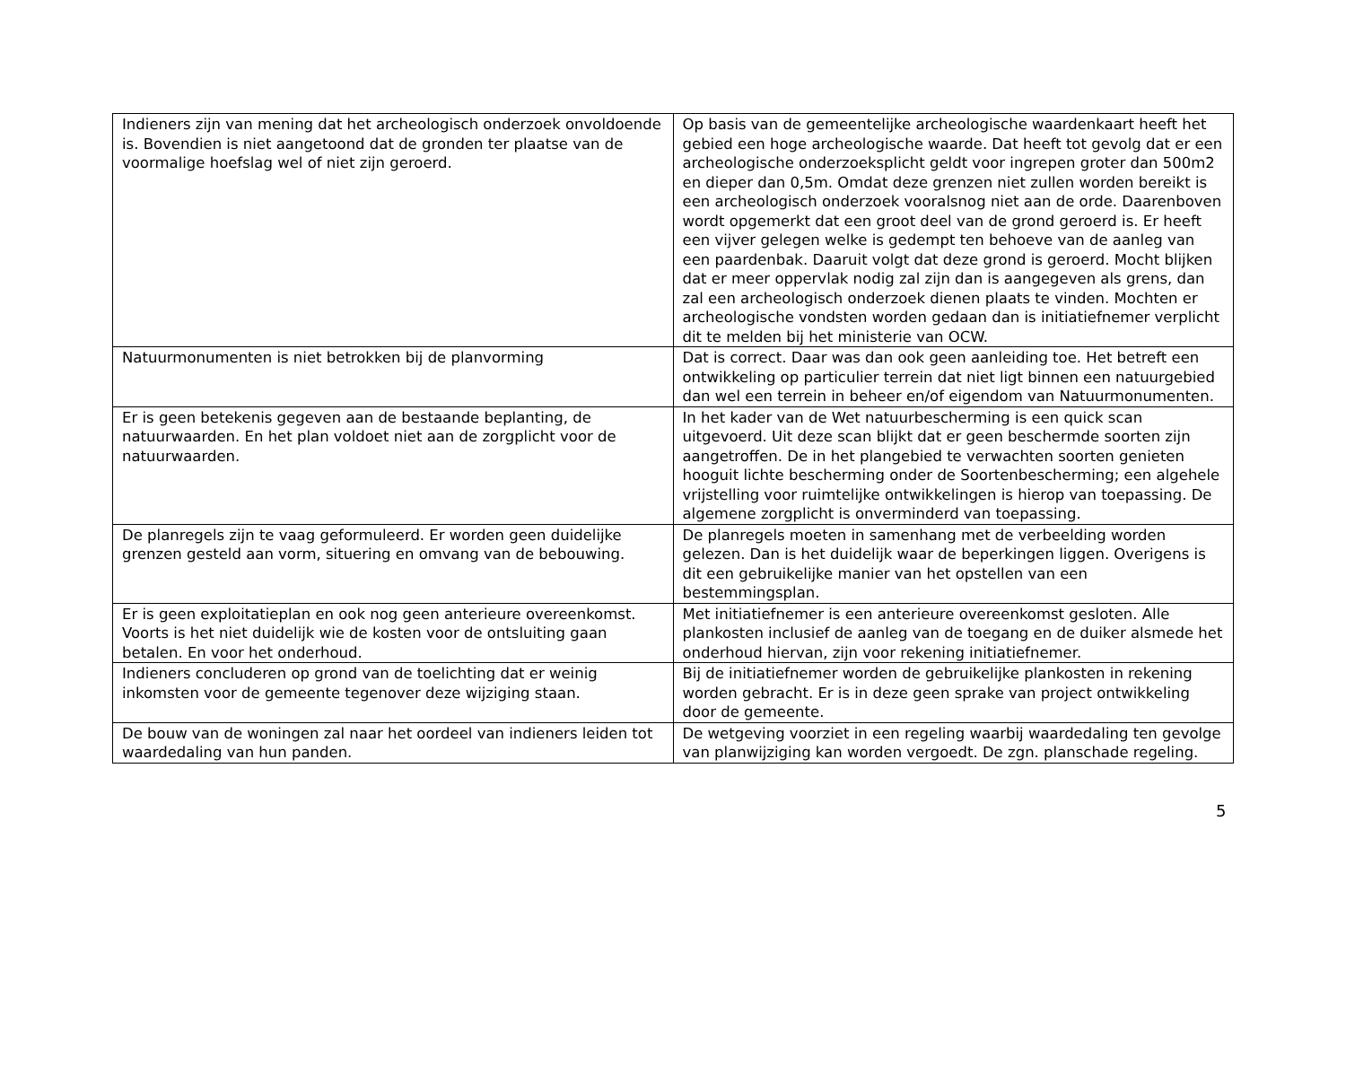| Indieners zijn van mening dat het archeologisch onderzoek onvoldoende is. Bovendien is niet aangetoond dat de gronden ter plaatse van de voormalige hoefslag wel of niet zijn geroerd. | Op basis van de gemeentelijke archeologische waardenkaart heeft het gebied een hoge archeologische waarde. Dat heeft tot gevolg dat er een archeologische onderzoeksplicht geldt voor ingrepen groter dan 500m2 en dieper dan 0,5m. Omdat deze grenzen niet zullen worden bereikt is een archeologisch onderzoek vooralsnog niet aan de orde. Daarenboven wordt opgemerkt dat een groot deel van de grond geroerd is. Er heeft een vijver gelegen welke is gedempt ten behoeve van de aanleg van een paardenbak. Daaruit volgt dat deze grond is geroerd. Mocht blijken dat er meer oppervlak nodig zal zijn dan is aangegeven als grens, dan zal een archeologisch onderzoek dienen plaats te vinden. Mochten er archeologische vondsten worden gedaan dan is initiatiefnemer verplicht dit te melden bij het ministerie van OCW. |
| Natuurmonumenten is niet betrokken bij de planvorming | Dat is correct. Daar was dan ook geen aanleiding toe. Het betreft een ontwikkeling op particulier terrein dat niet ligt binnen een natuurgebied dan wel een terrein in beheer en/of eigendom van Natuurmonumenten. |
| Er is geen betekenis gegeven aan de bestaande beplanting, de natuurwaarden. En het plan voldoet niet aan de zorgplicht voor de natuurwaarden. | In het kader van de Wet natuurbescherming is een quick scan uitgevoerd. Uit deze scan blijkt dat er geen beschermde soorten zijn aangetroffen. De in het plangebied te verwachten soorten genieten hooguit lichte bescherming onder de Soortenbescherming; een algehele vrijstelling voor ruimtelijke ontwikkelingen is hierop van toepassing. De algemene zorgplicht is onverminderd van toepassing. |
| De planregels zijn te vaag geformuleerd. Er worden geen duidelijke grenzen gesteld aan vorm, situering en omvang van de bebouwing. | De planregels moeten in samenhang met de verbeelding worden gelezen. Dan is het duidelijk waar de beperkingen liggen. Overigens is dit een gebruikelijke manier van het opstellen van een bestemmingsplan. |
| Er is geen exploitatieplan en ook nog geen anterieure overeenkomst. Voorts is het niet duidelijk wie de kosten voor de ontsluiting gaan betalen. En voor het onderhoud. | Met initiatiefnemer is een anterieure overeenkomst gesloten. Alle plankosten inclusief de aanleg van de toegang en de duiker alsmede het onderhoud hiervan, zijn voor rekening initiatiefnemer. |
| Indieners concluderen op grond van de toelichting dat er weinig inkomsten voor de gemeente tegenover deze wijziging staan. | Bij de initiatiefnemer worden de gebruikelijke plankosten in rekening worden gebracht. Er is in deze geen sprake van project ontwikkeling door de gemeente. |
| De bouw van de woningen zal naar het oordeel van indieners leiden tot waardedaling van hun panden. | De wetgeving voorziet in een regeling waarbij waardedaling ten gevolge van planwijziging kan worden vergoedt. De zgn. planschade regeling. |
5